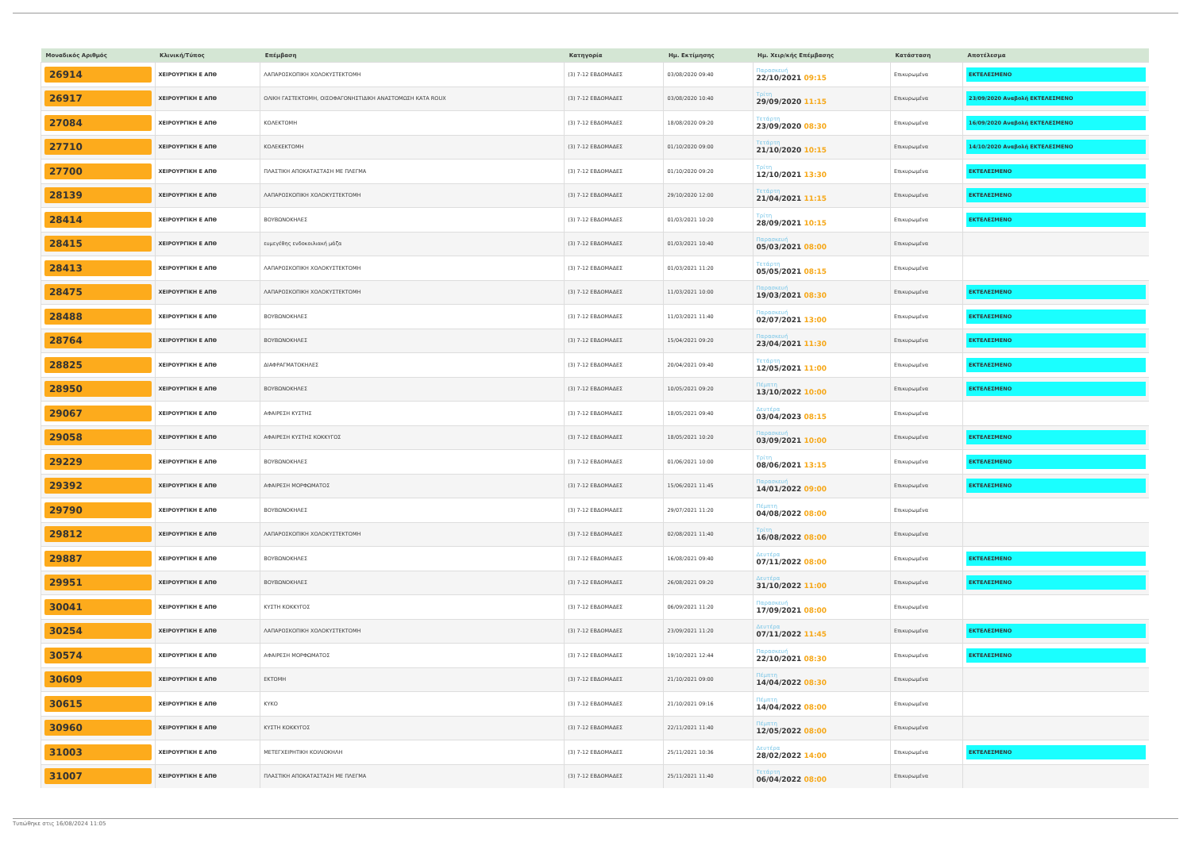| Μοναδικός Αριθμός | Κλινική/Τύπος | Επέμβαση | Κατηγορία | Ημ. Εκτίμησης | Ημ. Χειρ/κής Επέμβασης | Κατάσταση | Αποτέλεσμα |
| --- | --- | --- | --- | --- | --- | --- | --- |
| 26914 | ΧΕΙΡΟΥΡΓΙΚΗ Ε ΑΠΘ | ΛΑΠΑΡΟΣΚΟΠΙΚΗ ΧΟΛΟΚΥΣΤΕΚΤΟΜΗ | (3) 7-12 ΕΒΔΟΜΑΔΕΣ | 03/08/2020 09:40 | Παρασκευή 22/10/2021 09:15 | Επικυρωμένα | ΕΚΤΕΛΕΣΜΕΝΟ |
| 26917 | ΧΕΙΡΟΥΡΓΙΚΗ Ε ΑΠΘ | ΟΛΙΚΗ ΓΑΣΤΕΚΤΟΜΗ, ΟΙΣΟΦΑΓΟΝΗΣΤΙΔΙΚΗ ΑΝΑΣΤΟΜΩΣΗ ΚΑΤΑ ROUX | (3) 7-12 ΕΒΔΟΜΑΔΕΣ | 03/08/2020 10:40 | Τρίτη 29/09/2020 11:15 | Επικυρωμένα | 23/09/2020 Αναβολή ΕΚΤΕΛΕΣΜΕΝΟ |
| 27084 | ΧΕΙΡΟΥΡΓΙΚΗ Ε ΑΠΘ | ΚΟΛΕΚΤΟΜΗ | (3) 7-12 ΕΒΔΟΜΑΔΕΣ | 18/08/2020 09:20 | Τετάρτη 23/09/2020 08:30 | Επικυρωμένα | 16/09/2020 Αναβολή ΕΚΤΕΛΕΣΜΕΝΟ |
| 27710 | ΧΕΙΡΟΥΡΓΙΚΗ Ε ΑΠΘ | ΚΟΛΕΚΕΚΤΟΜΗ | (3) 7-12 ΕΒΔΟΜΑΔΕΣ | 01/10/2020 09:00 | Τετάρτη 21/10/2020 10:15 | Επικυρωμένα | 14/10/2020 Αναβολή ΕΚΤΕΛΕΣΜΕΝΟ |
| 27700 | ΧΕΙΡΟΥΡΓΙΚΗ Ε ΑΠΘ | ΠΛΑΣΤΙΚΗ ΑΠΟΚΑΤΑΣΤΑΣΗ ΜΕ ΠΛΕΓΜΑ | (3) 7-12 ΕΒΔΟΜΑΔΕΣ | 01/10/2020 09:20 | Τρίτη 12/10/2021 13:30 | Επικυρωμένα | ΕΚΤΕΛΕΣΜΕΝΟ |
| 28139 | ΧΕΙΡΟΥΡΓΙΚΗ Ε ΑΠΘ | ΛΑΠΑΡΟΣΚΟΠΙΚΗ ΧΟΛΟΚΥΣΤΕΚΤΟΜΗ | (3) 7-12 ΕΒΔΟΜΑΔΕΣ | 29/10/2020 12:00 | Τετάρτη 21/04/2021 11:15 | Επικυρωμένα | ΕΚΤΕΛΕΣΜΕΝΟ |
| 28414 | ΧΕΙΡΟΥΡΓΙΚΗ Ε ΑΠΘ | ΒΟΥΒΩΝΟΚΗΛΕΣ | (3) 7-12 ΕΒΔΟΜΑΔΕΣ | 01/03/2021 10:20 | Τρίτη 28/09/2021 10:15 | Επικυρωμένα | ΕΚΤΕΛΕΣΜΕΝΟ |
| 28415 | ΧΕΙΡΟΥΡΓΙΚΗ Ε ΑΠΘ | ευμεγέθης ενδοκοιλιακή μάζα | (3) 7-12 ΕΒΔΟΜΑΔΕΣ | 01/03/2021 10:40 | Παρασκευή 05/03/2021 08:00 | Επικυρωμένα | |
| 28413 | ΧΕΙΡΟΥΡΓΙΚΗ Ε ΑΠΘ | ΛΑΠΑΡΟΣΚΟΠΙΚΗ ΧΟΛΟΚΥΣΤΕΚΤΟΜΗ | (3) 7-12 ΕΒΔΟΜΑΔΕΣ | 01/03/2021 11:20 | Τετάρτη 05/05/2021 08:15 | Επικυρωμένα | |
| 28475 | ΧΕΙΡΟΥΡΓΙΚΗ Ε ΑΠΘ | ΛΑΠΑΡΟΣΚΟΠΙΚΗ ΧΟΛΟΚΥΣΤΕΚΤΟΜΗ | (3) 7-12 ΕΒΔΟΜΑΔΕΣ | 11/03/2021 10:00 | Παρασκευή 19/03/2021 08:30 | Επικυρωμένα | ΕΚΤΕΛΕΣΜΕΝΟ |
| 28488 | ΧΕΙΡΟΥΡΓΙΚΗ Ε ΑΠΘ | ΒΟΥΒΩΝΟΚΗΛΕΣ | (3) 7-12 ΕΒΔΟΜΑΔΕΣ | 11/03/2021 11:40 | Παρασκευή 02/07/2021 13:00 | Επικυρωμένα | ΕΚΤΕΛΕΣΜΕΝΟ |
| 28764 | ΧΕΙΡΟΥΡΓΙΚΗ Ε ΑΠΘ | ΒΟΥΒΩΝΟΚΗΛΕΣ | (3) 7-12 ΕΒΔΟΜΑΔΕΣ | 15/04/2021 09:20 | Παρασκευή 23/04/2021 11:30 | Επικυρωμένα | ΕΚΤΕΛΕΣΜΕΝΟ |
| 28825 | ΧΕΙΡΟΥΡΓΙΚΗ Ε ΑΠΘ | ΔΙΑΦΡΑΓΜΑΤΟΚΗΛΕΣ | (3) 7-12 ΕΒΔΟΜΑΔΕΣ | 20/04/2021 09:40 | Τετάρτη 12/05/2021 11:00 | Επικυρωμένα | ΕΚΤΕΛΕΣΜΕΝΟ |
| 28950 | ΧΕΙΡΟΥΡΓΙΚΗ Ε ΑΠΘ | ΒΟΥΒΩΝΟΚΗΛΕΣ | (3) 7-12 ΕΒΔΟΜΑΔΕΣ | 10/05/2021 09:20 | Πέμπτη 13/10/2022 10:00 | Επικυρωμένα | ΕΚΤΕΛΕΣΜΕΝΟ |
| 29067 | ΧΕΙΡΟΥΡΓΙΚΗ Ε ΑΠΘ | ΑΦΑΙΡΕΣΗ ΚΥΣΤΗΣ | (3) 7-12 ΕΒΔΟΜΑΔΕΣ | 18/05/2021 09:40 | Δευτέρα 03/04/2023 08:15 | Επικυρωμένα | |
| 29058 | ΧΕΙΡΟΥΡΓΙΚΗ Ε ΑΠΘ | ΑΦΑΙΡΕΣΗ ΚΥΣΤΗΣ ΚΟΚΚΥΓΟΣ | (3) 7-12 ΕΒΔΟΜΑΔΕΣ | 18/05/2021 10:20 | Παρασκευή 03/09/2021 10:00 | Επικυρωμένα | ΕΚΤΕΛΕΣΜΕΝΟ |
| 29229 | ΧΕΙΡΟΥΡΓΙΚΗ Ε ΑΠΘ | ΒΟΥΒΩΝΟΚΗΛΕΣ | (3) 7-12 ΕΒΔΟΜΑΔΕΣ | 01/06/2021 10:00 | Τρίτη 08/06/2021 13:15 | Επικυρωμένα | ΕΚΤΕΛΕΣΜΕΝΟ |
| 29392 | ΧΕΙΡΟΥΡΓΙΚΗ Ε ΑΠΘ | ΑΦΑΙΡΕΣΗ ΜΟΡΦΩΜΑΤΟΣ | (3) 7-12 ΕΒΔΟΜΑΔΕΣ | 15/06/2021 11:45 | Παρασκευή 14/01/2022 09:00 | Επικυρωμένα | ΕΚΤΕΛΕΣΜΕΝΟ |
| 29790 | ΧΕΙΡΟΥΡΓΙΚΗ Ε ΑΠΘ | ΒΟΥΒΩΝΟΚΗΛΕΣ | (3) 7-12 ΕΒΔΟΜΑΔΕΣ | 29/07/2021 11:20 | Πέμπτη 04/08/2022 08:00 | Επικυρωμένα | |
| 29812 | ΧΕΙΡΟΥΡΓΙΚΗ Ε ΑΠΘ | ΛΑΠΑΡΟΣΚΟΠΙΚΗ ΧΟΛΟΚΥΣΤΕΚΤΟΜΗ | (3) 7-12 ΕΒΔΟΜΑΔΕΣ | 02/08/2021 11:40 | Τρίτη 16/08/2022 08:00 | Επικυρωμένα | |
| 29887 | ΧΕΙΡΟΥΡΓΙΚΗ Ε ΑΠΘ | ΒΟΥΒΩΝΟΚΗΛΕΣ | (3) 7-12 ΕΒΔΟΜΑΔΕΣ | 16/08/2021 09:40 | Δευτέρα 07/11/2022 08:00 | Επικυρωμένα | ΕΚΤΕΛΕΣΜΕΝΟ |
| 29951 | ΧΕΙΡΟΥΡΓΙΚΗ Ε ΑΠΘ | ΒΟΥΒΩΝΟΚΗΛΕΣ | (3) 7-12 ΕΒΔΟΜΑΔΕΣ | 26/08/2021 09:20 | Δευτέρα 31/10/2022 11:00 | Επικυρωμένα | ΕΚΤΕΛΕΣΜΕΝΟ |
| 30041 | ΧΕΙΡΟΥΡΓΙΚΗ Ε ΑΠΘ | ΚΥΣΤΗ ΚΟΚΚΥΓΟΣ | (3) 7-12 ΕΒΔΟΜΑΔΕΣ | 06/09/2021 11:20 | Παρασκευή 17/09/2021 08:00 | Επικυρωμένα | |
| 30254 | ΧΕΙΡΟΥΡΓΙΚΗ Ε ΑΠΘ | ΛΑΠΑΡΟΣΚΟΠΙΚΗ ΧΟΛΟΚΥΣΤΕΚΤΟΜΗ | (3) 7-12 ΕΒΔΟΜΑΔΕΣ | 23/09/2021 11:20 | Δευτέρα 07/11/2022 11:45 | Επικυρωμένα | ΕΚΤΕΛΕΣΜΕΝΟ |
| 30574 | ΧΕΙΡΟΥΡΓΙΚΗ Ε ΑΠΘ | ΑΦΑΙΡΕΣΗ ΜΟΡΦΩΜΑΤΟΣ | (3) 7-12 ΕΒΔΟΜΑΔΕΣ | 19/10/2021 12:44 | Παρασκευή 22/10/2021 08:30 | Επικυρωμένα | ΕΚΤΕΛΕΣΜΕΝΟ |
| 30609 | ΧΕΙΡΟΥΡΓΙΚΗ Ε ΑΠΘ | ΕΚΤΟΜΗ | (3) 7-12 ΕΒΔΟΜΑΔΕΣ | 21/10/2021 09:00 | Πέμπτη 14/04/2022 08:30 | Επικυρωμένα | |
| 30615 | ΧΕΙΡΟΥΡΓΙΚΗ Ε ΑΠΘ | ΚΥΚΟ | (3) 7-12 ΕΒΔΟΜΑΔΕΣ | 21/10/2021 09:16 | Πέμπτη 14/04/2022 08:00 | Επικυρωμένα | |
| 30960 | ΧΕΙΡΟΥΡΓΙΚΗ Ε ΑΠΘ | ΚΥΣΤΗ ΚΟΚΚΥΓΟΣ | (3) 7-12 ΕΒΔΟΜΑΔΕΣ | 22/11/2021 11:40 | Πέμπτη 12/05/2022 08:00 | Επικυρωμένα | |
| 31003 | ΧΕΙΡΟΥΡΓΙΚΗ Ε ΑΠΘ | ΜΕΤΕΓΧΕΙΡΗΤΙΚΗ ΚΟΙΛΙΟΚΗΛΗ | (3) 7-12 ΕΒΔΟΜΑΔΕΣ | 25/11/2021 10:36 | Δευτέρα 28/02/2022 14:00 | Επικυρωμένα | ΕΚΤΕΛΕΣΜΕΝΟ |
| 31007 | ΧΕΙΡΟΥΡΓΙΚΗ Ε ΑΠΘ | ΠΛΑΣΤΙΚΗ ΑΠΟΚΑΤΑΣΤΑΣΗ ΜΕ ΠΛΕΓΜΑ | (3) 7-12 ΕΒΔΟΜΑΔΕΣ | 25/11/2021 11:40 | Τετάρτη 06/04/2022 08:00 | Επικυρωμένα | |
Τυπώθηκε στις 16/08/2024 11:05